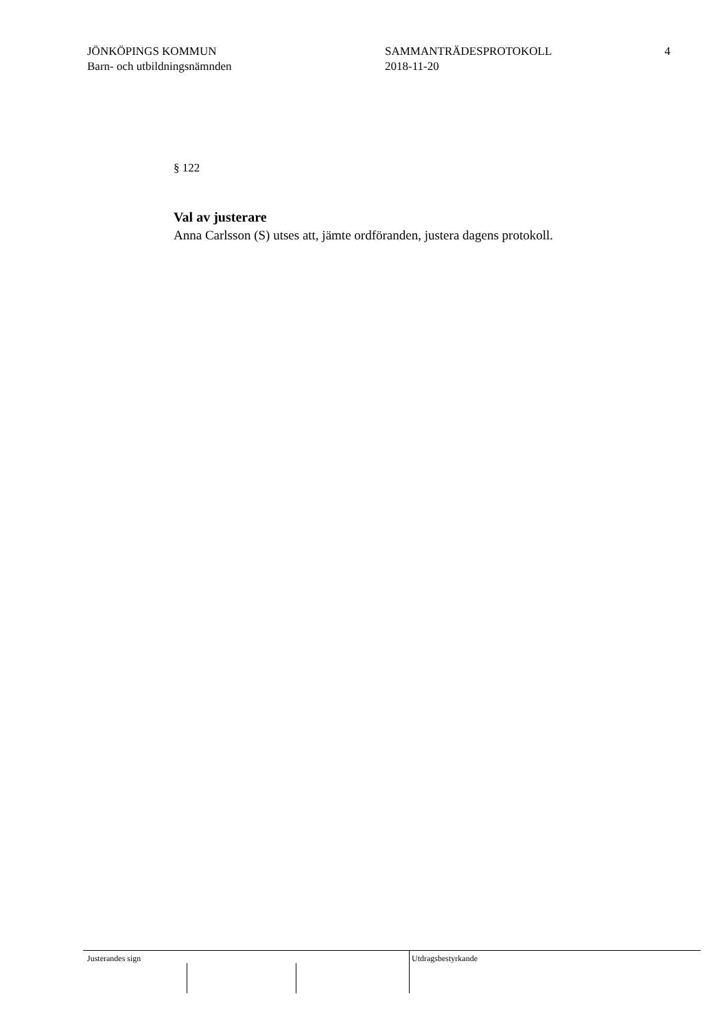JÖNKÖPINGS KOMMUN
Barn- och utbildningsnämnden
SAMMANTRÄDESPROTOKOLL
2018-11-20
4
§ 122
Val av justerare
Anna Carlsson (S) utses att, jämte ordföranden, justera dagens protokoll.
Justerandes sign Utdragsbestyrkande